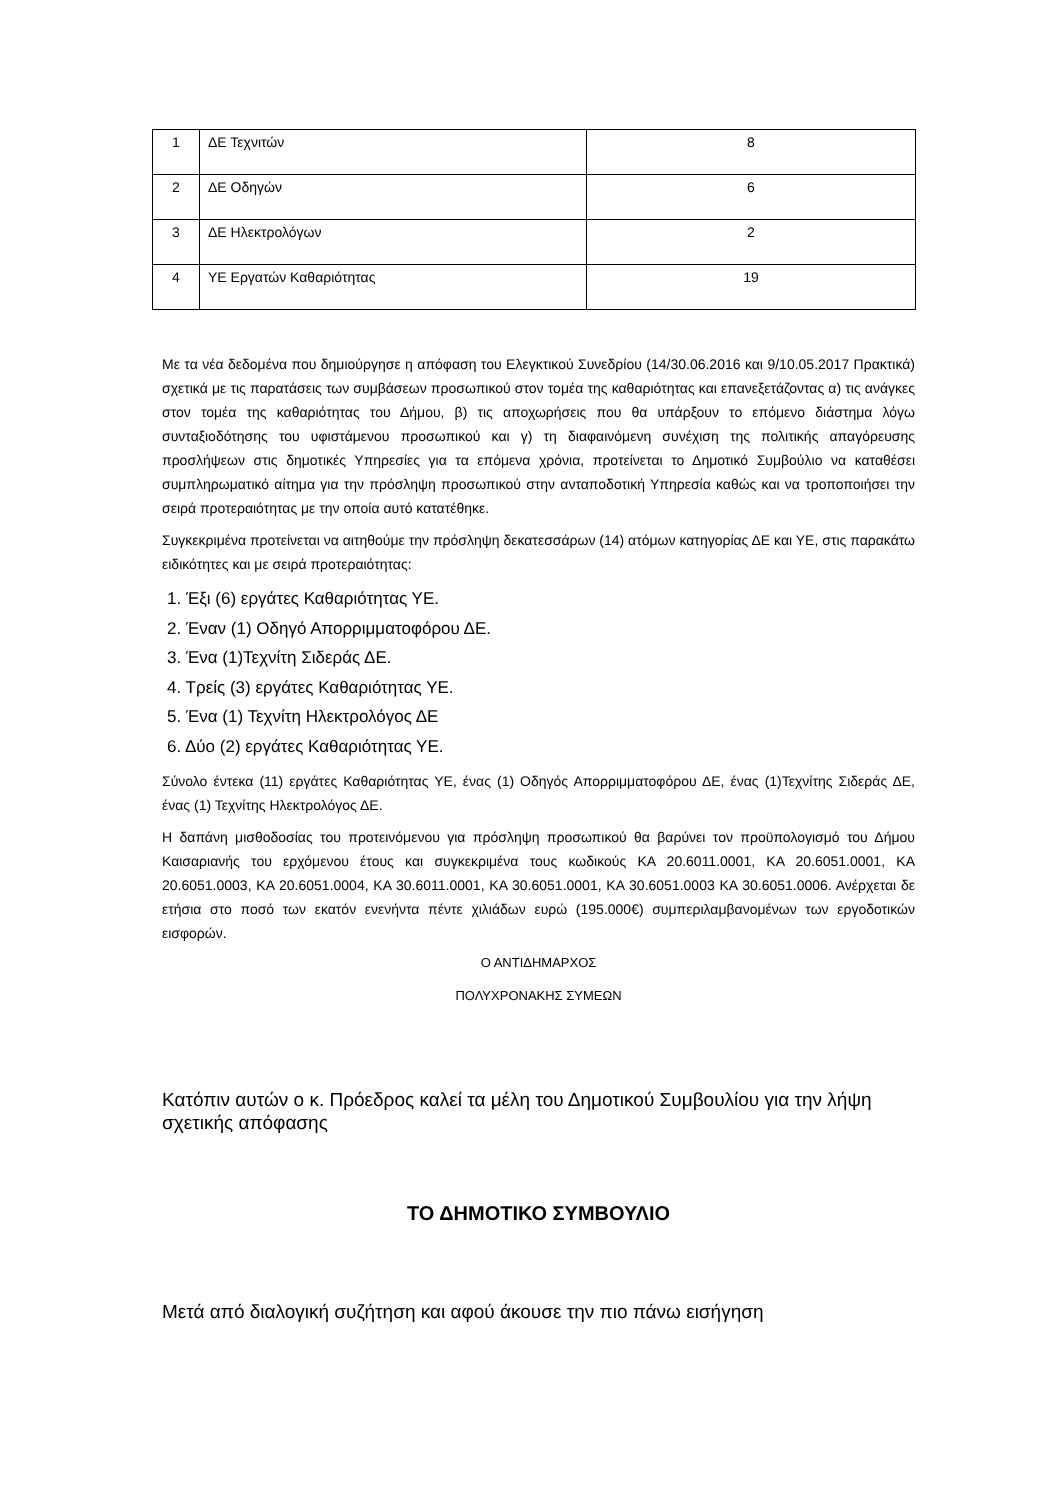| 1 | ΔΕ Τεχνιτών | 8 |
| 2 | ΔΕ Οδηγών | 6 |
| 3 | ΔΕ Ηλεκτρολόγων | 2 |
| 4 | ΥΕ Εργατών Καθαριότητας | 19 |
Με τα νέα δεδομένα που δημιούργησε η απόφαση του Ελεγκτικού Συνεδρίου (14/30.06.2016 και 9/10.05.2017 Πρακτικά) σχετικά με τις παρατάσεις των συμβάσεων προσωπικού στον τομέα της καθαριότητας και επανεξετάζοντας α) τις ανάγκες στον τομέα της καθαριότητας του Δήμου, β) τις αποχωρήσεις που θα υπάρξουν το επόμενο διάστημα λόγω συνταξιοδότησης του υφιστάμενου προσωπικού και γ) τη διαφαινόμενη συνέχιση της πολιτικής απαγόρευσης προσλήψεων στις δημοτικές Υπηρεσίες για τα επόμενα χρόνια, προτείνεται το Δημοτικό Συμβούλιο να καταθέσει συμπληρωματικό αίτημα για την πρόσληψη προσωπικού στην ανταποδοτική Υπηρεσία καθώς και να τροποποιήσει την σειρά προτεραιότητας με την οποία αυτό κατατέθηκε.
Συγκεκριμένα προτείνεται να αιτηθούμε την πρόσληψη δεκατεσσάρων (14) ατόμων κατηγορίας ΔΕ και ΥΕ, στις παρακάτω ειδικότητες και με σειρά προτεραιότητας:
1. Έξι (6) εργάτες Καθαριότητας ΥΕ.
2. Έναν (1) Οδηγό Απορριμματοφόρου ΔΕ.
3. Ένα (1)Τεχνίτη Σιδεράς ΔΕ.
4. Τρείς (3) εργάτες Καθαριότητας ΥΕ.
5. Ένα (1) Τεχνίτη Ηλεκτρολόγος ΔΕ
6. Δύο (2) εργάτες Καθαριότητας ΥΕ.
Σύνολο έντεκα (11) εργάτες Καθαριότητας ΥΕ, ένας (1) Οδηγός Απορριμματοφόρου ΔΕ, ένας (1)Τεχνίτης Σιδεράς ΔΕ, ένας (1) Τεχνίτης Ηλεκτρολόγος ΔΕ.
Η δαπάνη μισθοδοσίας του προτεινόμενου για πρόσληψη προσωπικού θα βαρύνει τον προϋπολογισμό του Δήμου Καισαριανής του ερχόμενου έτους και συγκεκριμένα τους κωδικούς ΚΑ 20.6011.0001, ΚΑ 20.6051.0001, ΚΑ 20.6051.0003, ΚΑ 20.6051.0004, ΚΑ 30.6011.0001, ΚΑ 30.6051.0001, ΚΑ 30.6051.0003 ΚΑ 30.6051.0006. Ανέρχεται δε ετήσια στο ποσό των εκατόν ενενήντα πέντε χιλιάδων ευρώ (195.000€) συμπεριλαμβανομένων των εργοδοτικών εισφορών.
Ο ΑΝΤΙΔΗΜΑΡΧΟΣ
ΠΟΛΥΧΡΟΝΑΚΗΣ ΣΥΜΕΩΝ
Κατόπιν αυτών ο κ. Πρόεδρος καλεί τα μέλη του Δημοτικού Συμβουλίου για την λήψη σχετικής απόφασης
ΤΟ ΔΗΜΟΤΙΚΟ ΣΥΜΒΟΥΛΙΟ
Μετά από διαλογική συζήτηση και αφού άκουσε την πιο πάνω εισήγηση